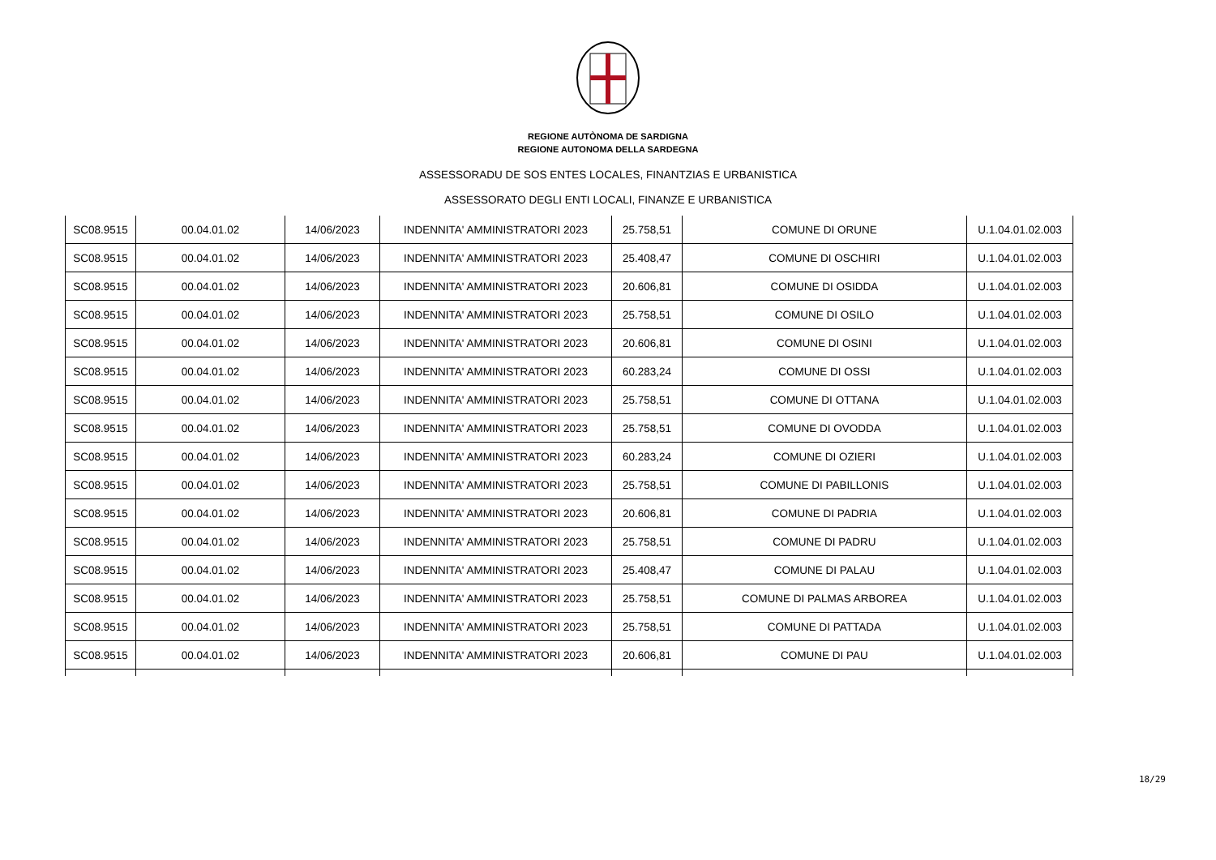REGIONE AUTÒNOMA DE SARDIGNA
REGIONE AUTONOMA DELLA SARDEGNA
ASSESSORADU DE SOS ENTES LOCALES, FINANTZIAS E URBANISTICA
ASSESSORATO DEGLI ENTI LOCALI, FINANZE E URBANISTICA
| SC08.9515 | 00.04.01.02 | 14/06/2023 | INDENNITA' AMMINISTRATORI 2023 | 25.758,51 | COMUNE DI ORUNE | U.1.04.01.02.003 |
| SC08.9515 | 00.04.01.02 | 14/06/2023 | INDENNITA' AMMINISTRATORI 2023 | 25.408,47 | COMUNE DI OSCHIRI | U.1.04.01.02.003 |
| SC08.9515 | 00.04.01.02 | 14/06/2023 | INDENNITA' AMMINISTRATORI 2023 | 20.606,81 | COMUNE DI OSIDDA | U.1.04.01.02.003 |
| SC08.9515 | 00.04.01.02 | 14/06/2023 | INDENNITA' AMMINISTRATORI 2023 | 25.758,51 | COMUNE DI OSILO | U.1.04.01.02.003 |
| SC08.9515 | 00.04.01.02 | 14/06/2023 | INDENNITA' AMMINISTRATORI 2023 | 20.606,81 | COMUNE DI OSINI | U.1.04.01.02.003 |
| SC08.9515 | 00.04.01.02 | 14/06/2023 | INDENNITA' AMMINISTRATORI 2023 | 60.283,24 | COMUNE DI OSSI | U.1.04.01.02.003 |
| SC08.9515 | 00.04.01.02 | 14/06/2023 | INDENNITA' AMMINISTRATORI 2023 | 25.758,51 | COMUNE DI OTTANA | U.1.04.01.02.003 |
| SC08.9515 | 00.04.01.02 | 14/06/2023 | INDENNITA' AMMINISTRATORI 2023 | 25.758,51 | COMUNE DI OVODDA | U.1.04.01.02.003 |
| SC08.9515 | 00.04.01.02 | 14/06/2023 | INDENNITA' AMMINISTRATORI 2023 | 60.283,24 | COMUNE DI OZIERI | U.1.04.01.02.003 |
| SC08.9515 | 00.04.01.02 | 14/06/2023 | INDENNITA' AMMINISTRATORI 2023 | 25.758,51 | COMUNE DI PABILLONIS | U.1.04.01.02.003 |
| SC08.9515 | 00.04.01.02 | 14/06/2023 | INDENNITA' AMMINISTRATORI 2023 | 20.606,81 | COMUNE DI PADRIA | U.1.04.01.02.003 |
| SC08.9515 | 00.04.01.02 | 14/06/2023 | INDENNITA' AMMINISTRATORI 2023 | 25.758,51 | COMUNE DI PADRU | U.1.04.01.02.003 |
| SC08.9515 | 00.04.01.02 | 14/06/2023 | INDENNITA' AMMINISTRATORI 2023 | 25.408,47 | COMUNE DI PALAU | U.1.04.01.02.003 |
| SC08.9515 | 00.04.01.02 | 14/06/2023 | INDENNITA' AMMINISTRATORI 2023 | 25.758,51 | COMUNE DI PALMAS ARBOREA | U.1.04.01.02.003 |
| SC08.9515 | 00.04.01.02 | 14/06/2023 | INDENNITA' AMMINISTRATORI 2023 | 25.758,51 | COMUNE DI PATTADA | U.1.04.01.02.003 |
| SC08.9515 | 00.04.01.02 | 14/06/2023 | INDENNITA' AMMINISTRATORI 2023 | 20.606,81 | COMUNE DI PAU | U.1.04.01.02.003 |
18/29